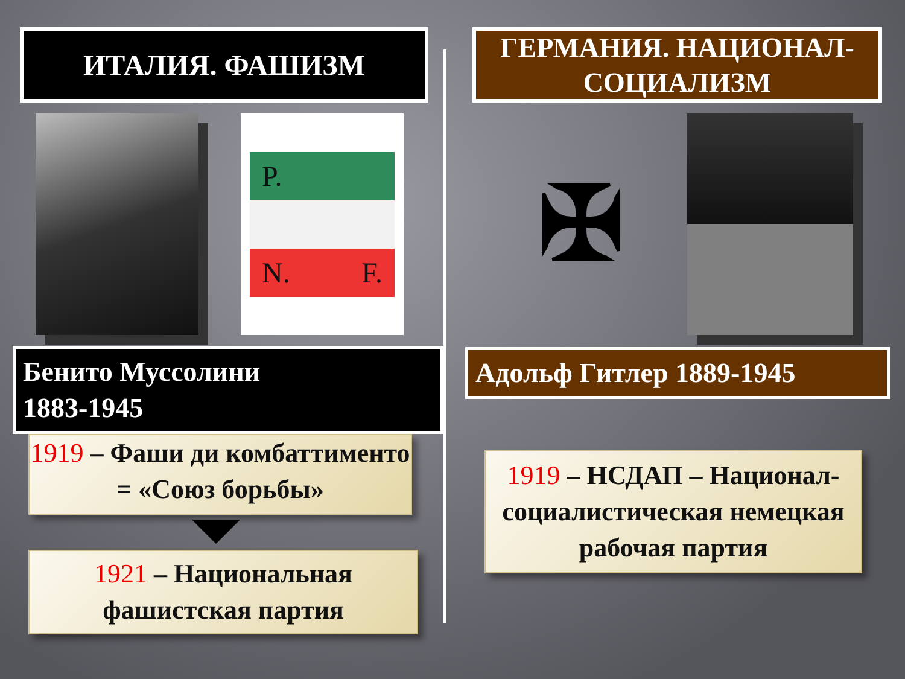ИТАЛИЯ. ФАШИЗМ
P.
N. F.
Бенито Муссолини
1883-1945
1919 – Фаши ди комбаттименто = «Союз борьбы»
1921 – Национальная фашистская партия
ГЕРМАНИЯ. НАЦИОНАЛ-СОЦИАЛИЗМ
✠
Адольф Гитлер 1889-1945
1919 – НСДАП – Национал-социалистическая немецкая рабочая партия